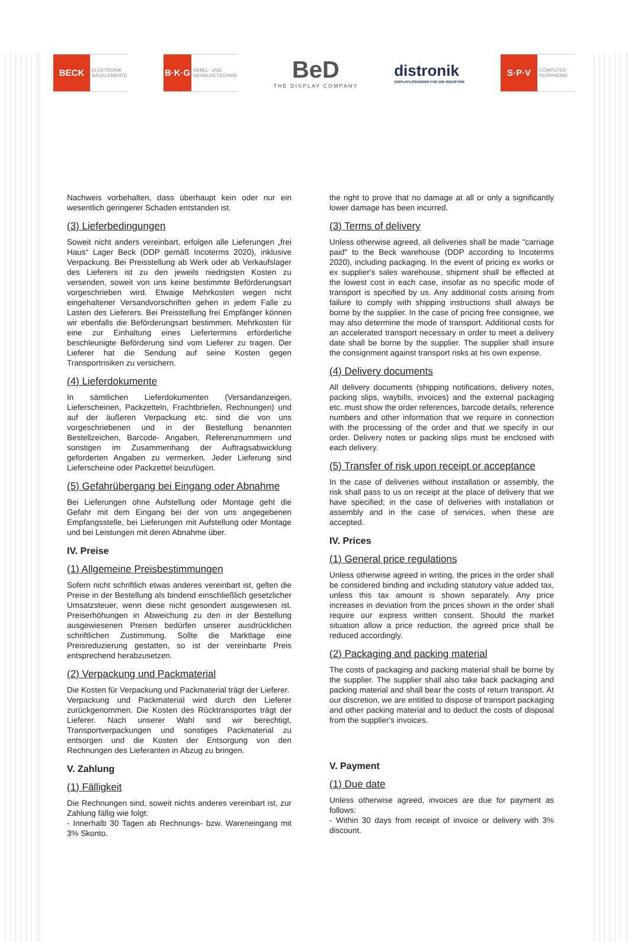BECK
ELEKTRONIK
BAUELEMENTE
B·K·G
KABEL- UND
GEHÄUSETECHNIK
BeD
THE DISPLAY COMPANY
distronik
DISPLAYLÖSUNGEN FÜR DIE INDUSTRIE
S·P·V
COMPUTER
PERIPHERIE
Nachweis vorbehalten, dass überhaupt kein oder nur ein wesentlich geringerer Schaden entstanden ist.
(3) Lieferbedingungen
Soweit nicht anders vereinbart, erfolgen alle Lieferungen „frei Haus“ Lager Beck (DDP gemäß Incoterms 2020), inklusive Verpackung. Bei Preisstellung ab Werk oder ab Verkaufslager des Lieferers ist zu den jeweils niedrigsten Kosten zu versenden, soweit von uns keine bestimmte Beförderungsart vorgeschrieben wird. Etwaige Mehrkosten wegen nicht eingehaltener Versandvorschriften gehen in jedem Falle zu Lasten des Lieferers. Bei Preisstellung frei Empfänger können wir ebenfalls die Beförderungsart bestimmen. Mehrkosten für eine zur Einhaltung eines Liefertermins erforderliche beschleunigte Beförderung sind vom Lieferer zu tragen. Der Lieferer hat die Sendung auf seine Kosten gegen Transportrisiken zu versichern.
(4) Lieferdokumente
In sämtlichen Lieferdokumenten (Versandanzeigen, Lieferscheinen, Packzetteln, Frachtbriefen, Rechnungen) und auf der äußeren Verpackung etc. sind die von uns vorgeschriebenen und in der Bestellung benannten Bestellzeichen, Barcode- Angaben, Referenznummern und sonstigen im Zusammenhang der Auftragsabwicklung geforderten Angaben zu vermerken. Jeder Lieferung sind Lieferscheine oder Packzettel beizufügen.
(5) Gefahrübergang bei Eingang oder Abnahme
Bei Lieferungen ohne Aufstellung oder Montage geht die Gefahr mit dem Eingang bei der von uns angegebenen Empfangsstelle, bei Lieferungen mit Aufstellung oder Montage und bei Leistungen mit deren Abnahme über.
IV. Preise
(1) Allgemeine Preisbestimmungen
Sofern nicht schriftlich etwas anderes vereinbart ist, gelten die Preise in der Bestellung als bindend einschließlich gesetzlicher Umsatzsteuer, wenn diese nicht gesondert ausgewiesen ist. Preiserhöhungen in Abweichung zu den in der Bestellung ausgewiesenen Preisen bedürfen unserer ausdrücklichen schriftlichen Zustimmung. Sollte die Marktlage eine Preisreduzierung gestatten, so ist der vereinbarte Preis entsprechend herabzusetzen.
(2) Verpackung und Packmaterial
Die Kosten für Verpackung und Packmaterial trägt der Lieferer.
Verpackung und Packmaterial wird durch den Lieferer zurückgenommen. Die Kosten des Rücktransportes trägt der Lieferer. Nach unserer Wahl sind wir berechtigt, Transportverpackungen und sonstiges Packmaterial zu entsorgen und die Kosten der Entsorgung von den Rechnungen des Lieferanten in Abzug zu bringen.
V. Zahlung
(1) Fälligkeit
Die Rechnungen sind, soweit nichts anderes vereinbart ist, zur Zahlung fällig wie folgt:
- Innerhalb 30 Tagen ab Rechnungs- bzw. Wareneingang mit 3% Skonto.
the right to prove that no damage at all or only a significantly lower damage has been incurred.
(3) Terms of delivery
Unless otherwise agreed, all deliveries shall be made "carriage paid" to the Beck warehouse (DDP according to Incoterms 2020), including packaging. In the event of pricing ex works or ex supplier's sales warehouse, shipment shall be effected at the lowest cost in each case, insofar as no specific mode of transport is specified by us. Any additional costs arising from failure to comply with shipping instructions shall always be borne by the supplier. In the case of pricing free consignee, we may also determine the mode of transport. Additional costs for an accelerated transport necessary in order to meet a delivery date shall be borne by the supplier. The supplier shall insure the consignment against transport risks at his own expense.
(4) Delivery documents
All delivery documents (shipping notifications, delivery notes, packing slips, waybills, invoices) and the external packaging etc. must show the order references, barcode details, reference numbers and other information that we require in connection with the processing of the order and that we specify in our order. Delivery notes or packing slips must be enclosed with each delivery.
(5) Transfer of risk upon receipt or acceptance
In the case of deliveries without installation or assembly, the risk shall pass to us on receipt at the place of delivery that we have specified; in the case of deliveries with installation or assembly and in the case of services, when these are accepted.
IV. Prices
(1) General price regulations
Unless otherwise agreed in writing, the prices in the order shall be considered binding and including statutory value added tax, unless this tax amount is shown separately. Any price increases in deviation from the prices shown in the order shall require our express written consent. Should the market situation allow a price reduction, the agreed price shall be reduced accordingly.
(2) Packaging and packing material
The costs of packaging and packing material shall be borne by the supplier. The supplier shall also take back packaging and packing material and shall bear the costs of return transport. At our discretion, we are entitled to dispose of transport packaging and other packing material and to deduct the costs of disposal from the supplier's invoices.
V. Payment
(1) Due date
Unless otherwise agreed, invoices are due for payment as follows:
- Within 30 days from receipt of invoice or delivery with 3% discount.